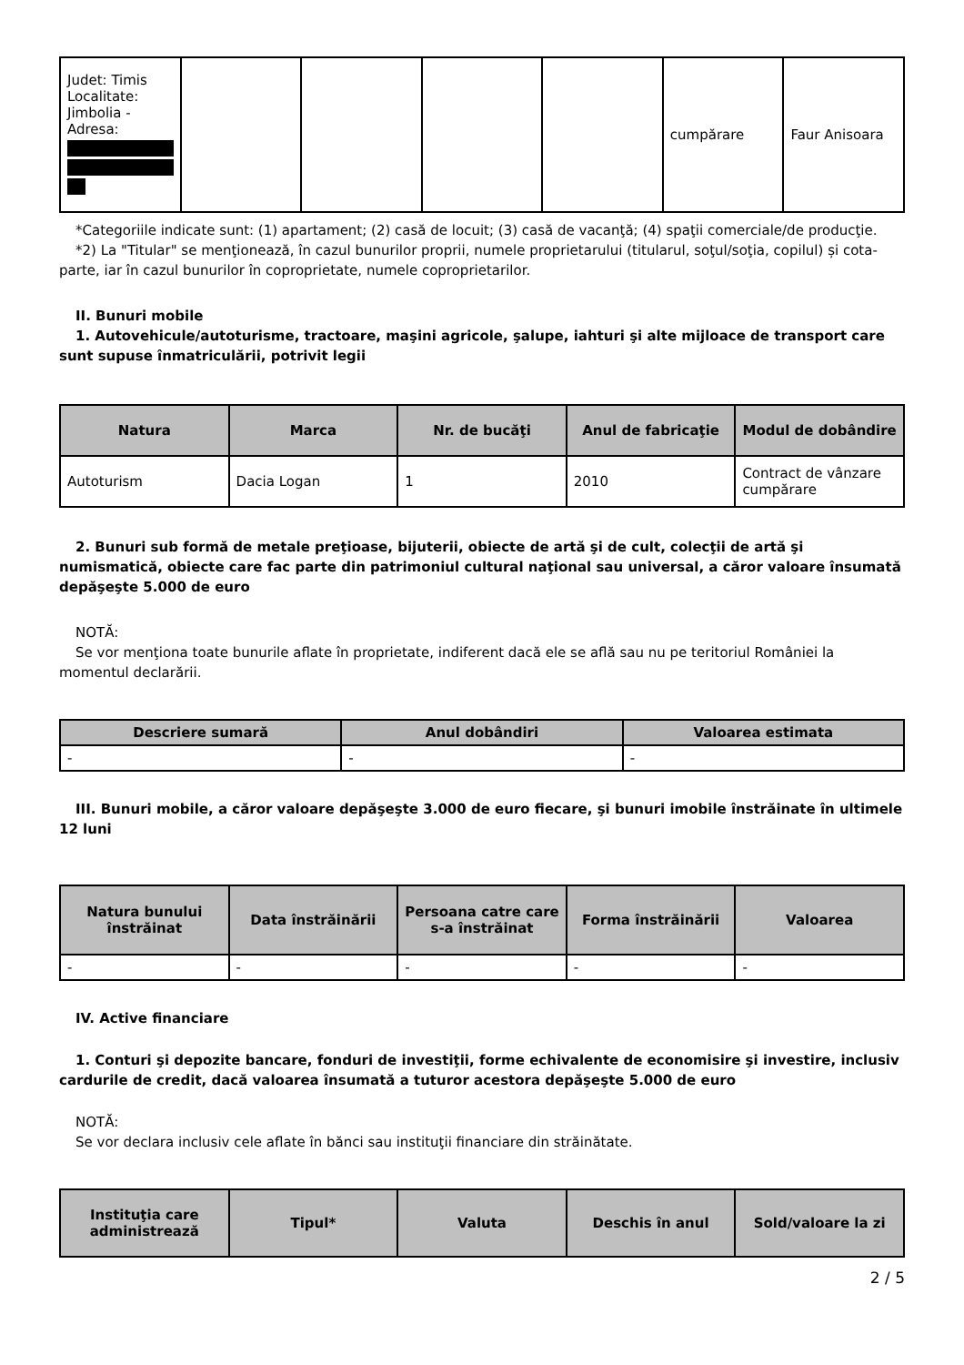| Judet: Timis Localitate: Jimbolia - Adresa: | | | | | cumpărare | Faur Anisoara |
*Categoriile indicate sunt: (1) apartament; (2) casă de locuit; (3) casă de vacanţă; (4) spaţii comerciale/de producţie.
*2) La "Titular" se menţionează, în cazul bunurilor proprii, numele proprietarului (titularul, soţul/soţia, copilul) și cota-parte, iar în cazul bunurilor în coproprietate, numele coproprietarilor.
II. Bunuri mobile
1. Autovehicule/autoturisme, tractoare, maşini agricole, şalupe, iahturi şi alte mijloace de transport care sunt supuse înmatriculării, potrivit legii
| Natura | Marca | Nr. de bucăţi | Anul de fabricaţie | Modul de dobândire |
| --- | --- | --- | --- | --- |
| Autoturism | Dacia Logan | 1 | 2010 | Contract de vânzare cumpărare |
2. Bunuri sub formă de metale preţioase, bijuterii, obiecte de artă şi de cult, colecţii de artă şi numismatică, obiecte care fac parte din patrimoniul cultural naţional sau universal, a căror valoare însumată depăşeşte 5.000 de euro
NOTĂ:
Se vor menţiona toate bunurile aflate în proprietate, indiferent dacă ele se află sau nu pe teritoriul României la momentul declarării.
| Descriere sumară | Anul dobândiri | Valoarea estimata |
| --- | --- | --- |
| - | - | - |
III. Bunuri mobile, a căror valoare depăşeşte 3.000 de euro fiecare, şi bunuri imobile înstrăinate în ultimele 12 luni
| Natura bunului înstrăinat | Data înstrăinării | Persoana catre care s-a înstrăinat | Forma înstrăinării | Valoarea |
| --- | --- | --- | --- | --- |
| - | - | - | - | - |
IV. Active financiare
1. Conturi şi depozite bancare, fonduri de investiţii, forme echivalente de economisire şi investire, inclusiv cardurile de credit, dacă valoarea însumată a tuturor acestora depăşeşte 5.000 de euro
NOTĂ:
Se vor declara inclusiv cele aflate în bănci sau instituţii financiare din străinătate.
| Instituţia care administrează | Tipul* | Valuta | Deschis în anul | Sold/valoare la zi |
| --- | --- | --- | --- | --- |
2 / 5